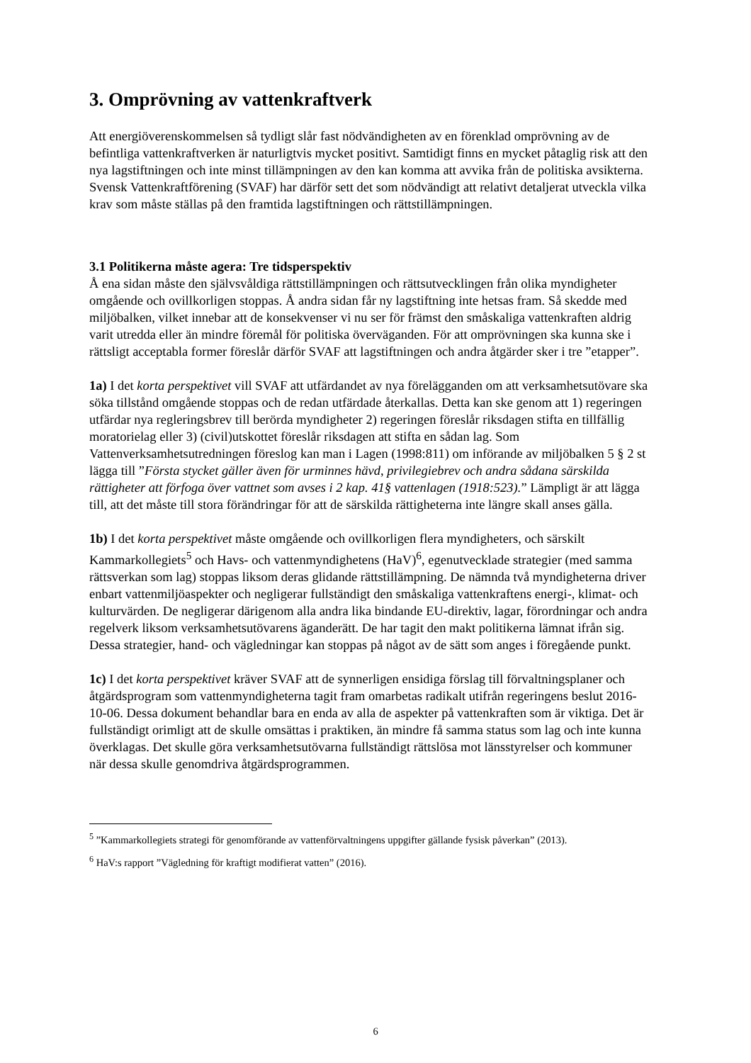3. Omprövning av vattenkraftverk
Att energiöverenskommelsen så tydligt slår fast nödvändigheten av en förenklad omprövning av de befintliga vattenkraftverken är naturligtvis mycket positivt. Samtidigt finns en mycket påtaglig risk att den nya lagstiftningen och inte minst tillämpningen av den kan komma att avvika från de politiska avsikterna. Svensk Vattenkraftförening (SVAF) har därför sett det som nödvändigt att relativt detaljerat utveckla vilka krav som måste ställas på den framtida lagstiftningen och rättstillämpningen.
3.1 Politikerna måste agera: Tre tidsperspektiv
Å ena sidan måste den självsvåldiga rättstillämpningen och rättsutvecklingen från olika myndigheter omgående och ovillkorligen stoppas. Å andra sidan får ny lagstiftning inte hetsas fram. Så skedde med miljöbalken, vilket innebar att de konsekvenser vi nu ser för främst den småskaliga vattenkraften aldrig varit utredda eller än mindre föremål för politiska överväganden. För att omprövningen ska kunna ske i rättsligt acceptabla former föreslår därför SVAF att lagstiftningen och andra åtgärder sker i tre ”etapper”.
1a) I det korta perspektivet vill SVAF att utfärdandet av nya förelägganden om att verksamhetsutövare ska söka tillstånd omgående stoppas och de redan utfärdade återkallas. Detta kan ske genom att 1) regeringen utfärdar nya regleringsbrev till berörda myndigheter 2) regeringen föreslår riksdagen stifta en tillfällig moratorielag eller 3) (civil)utskottet föreslår riksdagen att stifta en sådan lag. Som Vattenverksamhetsutredningen föreslog kan man i Lagen (1998:811) om införande av miljöbalken 5 § 2 st lägga till ”Första stycket gäller även för urminnes hävd, privilegiebrev och andra sådana särskilda rättigheter att förfoga över vattnet som avses i 2 kap. 41§ vattenlagen (1918:523).” Lämpligt är att lägga till, att det måste till stora förändringar för att de särskilda rättigheterna inte längre skall anses gälla.
1b) I det korta perspektivet måste omgående och ovillkorligen flera myndigheters, och särskilt Kammarkollegiets<sup>5</sup> och Havs- och vattenmyndighetens (HaV)<sup>6</sup>, egenutvecklade strategier (med samma rättsverkan som lag) stoppas liksom deras glidande rättstillämpning. De nämnda två myndigheterna driver enbart vattenmiljöaspekter och negligerar fullständigt den småskaliga vattenkraftens energi-, klimat- och kulturvärden. De negligerar därigenom alla andra lika bindande EU-direktiv, lagar, förordningar och andra regelverk liksom verksamhetsutövarens äganderätt. De har tagit den makt politikerna lämnat ifrån sig. Dessa strategier, hand- och vägledningar kan stoppas på något av de sätt som anges i föregående punkt.
1c) I det korta perspektivet kräver SVAF att de synnerligen ensidiga förslag till förvaltningsplaner och åtgärdsprogram som vattenmyndigheterna tagit fram omarbetas radikalt utifrån regeringens beslut 2016-10-06. Dessa dokument behandlar bara en enda av alla de aspekter på vattenkraften som är viktiga. Det är fullständigt orimligt att de skulle omsättas i praktiken, än mindre få samma status som lag och inte kunna överklagas. Det skulle göra verksamhetsutövarna fullständigt rättslösa mot länsstyrelser och kommuner när dessa skulle genomdriva åtgärdsprogrammen.
<sup>5</sup> ”Kammarkollegiets strategi för genomförande av vattenförvaltningens uppgifter gällande fysisk påverkan” (2013).
<sup>6</sup> HaV:s rapport ”Vägledning för kraftigt modifierat vatten” (2016).
6